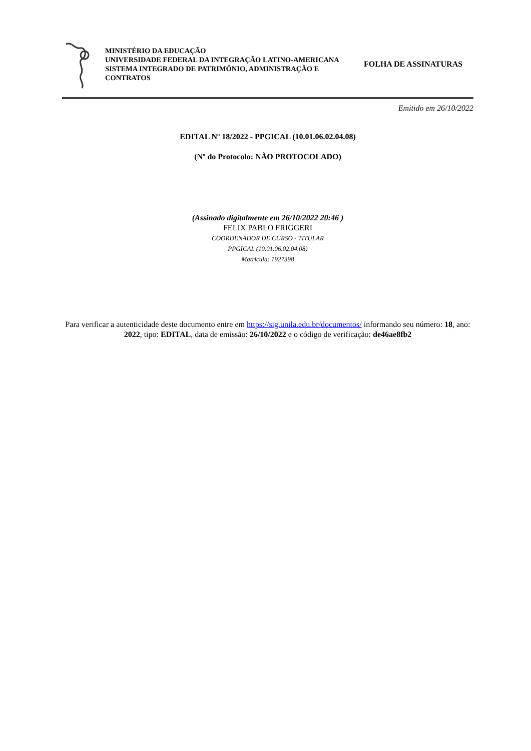MINISTÉRIO DA EDUCAÇÃO
UNIVERSIDADE FEDERAL DA INTEGRAÇÃO LATINO-AMERICANA
SISTEMA INTEGRADO DE PATRIMÔNIO, ADMINISTRAÇÃO E CONTRATOS
FOLHA DE ASSINATURAS
Emitido em 26/10/2022
EDITAL Nº 18/2022 - PPGICAL (10.01.06.02.04.08)
(Nº do Protocolo: NÃO PROTOCOLADO)
(Assinado digitalmente em 26/10/2022 20:46 )
FELIX PABLO FRIGGERI
COORDENADOR DE CURSO - TITULAR
PPGICAL (10.01.06.02.04.08)
Matrícula: 1927398
Para verificar a autenticidade deste documento entre em https://sig.unila.edu.br/documentos/ informando seu número: 18, ano: 2022, tipo: EDITAL, data de emissão: 26/10/2022 e o código de verificação: de46ae8fb2